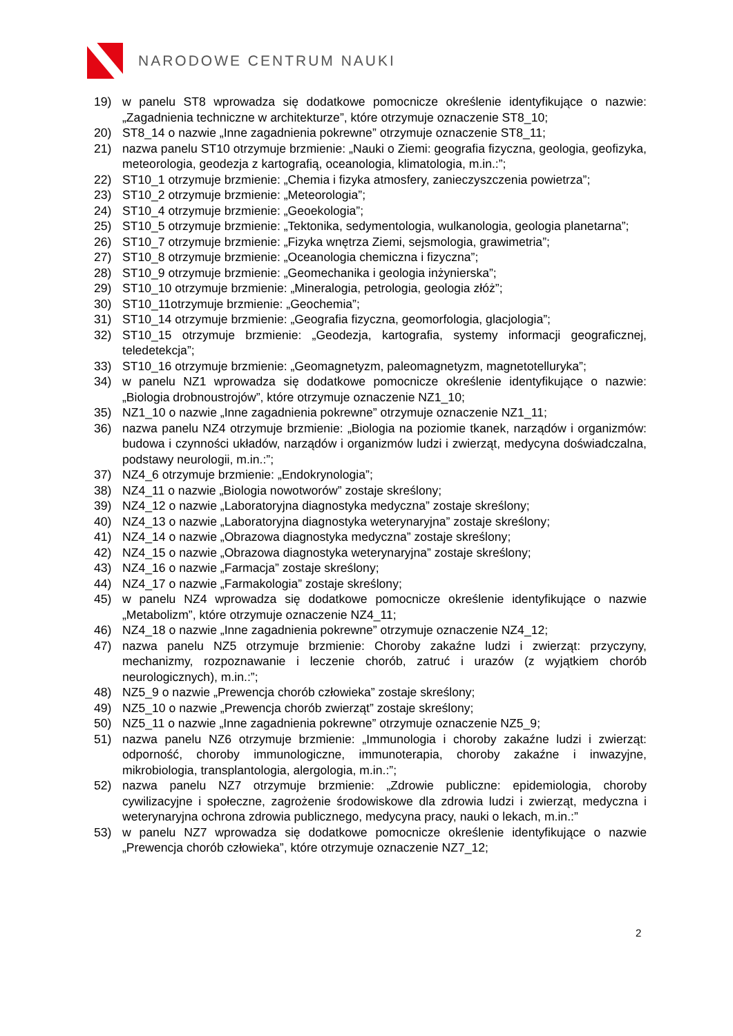NARODOWE CENTRUM NAUKI
19) w panelu ST8 wprowadza się dodatkowe pomocnicze określenie identyfikujące o nazwie: „Zagadnienia techniczne w architekturze”, które otrzymuje oznaczenie ST8_10;
20) ST8_14 o nazwie „Inne zagadnienia pokrewne” otrzymuje oznaczenie ST8_11;
21) nazwa panelu ST10 otrzymuje brzmienie: „Nauki o Ziemi: geografia fizyczna, geologia, geofizyka, meteorologia, geodezja z kartografią, oceanologia, klimatologia, m.in.:”;
22) ST10_1 otrzymuje brzmienie: „Chemia i fizyka atmosfery, zanieczyszczenia powietrza”;
23) ST10_2 otrzymuje brzmienie: „Meteorologia”;
24) ST10_4 otrzymuje brzmienie: „Geoekologia”;
25) ST10_5 otrzymuje brzmienie: „Tektonika, sedymentologia, wulkanologia, geologia planetarna”;
26) ST10_7 otrzymuje brzmienie: „Fizyka wnętrza Ziemi, sejsmologia, grawimetria”;
27) ST10_8 otrzymuje brzmienie: „Oceanologia chemiczna i fizyczna”;
28) ST10_9 otrzymuje brzmienie: „Geomechanika i geologia inżynierska”;
29) ST10_10 otrzymuje brzmienie: „Mineralogia, petrologia, geologia złóż”;
30) ST10_11otrzymuje brzmienie: „Geochemia”;
31) ST10_14 otrzymuje brzmienie: „Geografia fizyczna, geomorfologia, glacjologia”;
32) ST10_15 otrzymuje brzmienie: „Geodezja, kartografia, systemy informacji geograficznej, teledetekcja”;
33) ST10_16 otrzymuje brzmienie: „Geomagnetyzm, paleomagnetyzm, magnetotelluryka”;
34) w panelu NZ1 wprowadza się dodatkowe pomocnicze określenie identyfikujące o nazwie: „Biologia drobnoustrojów”, które otrzymuje oznaczenie NZ1_10;
35) NZ1_10 o nazwie „Inne zagadnienia pokrewne” otrzymuje oznaczenie NZ1_11;
36) nazwa panelu NZ4 otrzymuje brzmienie: „Biologia na poziomie tkanek, narządów i organizmów: budowa i czynności układów, narządów i organizmów ludzi i zwierząt, medycyna doświadczalna, podstawy neurologii, m.in.:”;
37) NZ4_6 otrzymuje brzmienie: „Endokrynologia”;
38) NZ4_11 o nazwie „Biologia nowotworów” zostaje skreślony;
39) NZ4_12 o nazwie „Laboratoryjna diagnostyka medyczna” zostaje skreślony;
40) NZ4_13 o nazwie „Laboratoryjna diagnostyka weterynaryjna” zostaje skreślony;
41) NZ4_14 o nazwie „Obrazowa diagnostyka medyczna” zostaje skreślony;
42) NZ4_15 o nazwie „Obrazowa diagnostyka weterynaryjna” zostaje skreślony;
43) NZ4_16 o nazwie „Farmacja” zostaje skreślony;
44) NZ4_17 o nazwie „Farmakologia” zostaje skreślony;
45) w panelu NZ4 wprowadza się dodatkowe pomocnicze określenie identyfikujące o nazwie „Metabolizm”, które otrzymuje oznaczenie NZ4_11;
46) NZ4_18 o nazwie „Inne zagadnienia pokrewne” otrzymuje oznaczenie NZ4_12;
47) nazwa panelu NZ5 otrzymuje brzmienie: Choroby zakaźne ludzi i zwierząt: przyczyny, mechanizmy, rozpoznawanie i leczenie chorób, zatruć i urazów (z wyjątkiem chorób neurologicznych), m.in.:”;
48) NZ5_9 o nazwie „Prewencja chorób człowieka” zostaje skreślony;
49) NZ5_10 o nazwie „Prewencja chorób zwierząt” zostaje skreślony;
50) NZ5_11 o nazwie „Inne zagadnienia pokrewne” otrzymuje oznaczenie NZ5_9;
51) nazwa panelu NZ6 otrzymuje brzmienie: „Immunologia i choroby zakaźne ludzi i zwierząt: odporność, choroby immunologiczne, immunoterapia, choroby zakaźne i inwazyjne, mikrobiologia, transplantologia, alergologia, m.in.:”;
52) nazwa panelu NZ7 otrzymuje brzmienie: „Zdrowie publiczne: epidemiologia, choroby cywilizacyjne i społeczne, zagrożenie środowiskowe dla zdrowia ludzi i zwierząt, medyczna i weterynaryjna ochrona zdrowia publicznego, medycyna pracy, nauki o lekach, m.in.:”
53) w panelu NZ7 wprowadza się dodatkowe pomocnicze określenie identyfikujące o nazwie „Prewencja chorób człowieka”, które otrzymuje oznaczenie NZ7_12;
2